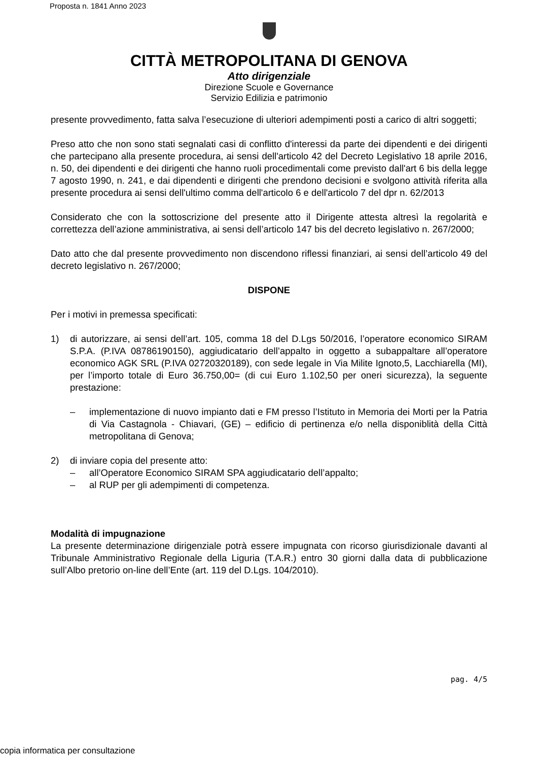Proposta n. 1841 Anno 2023
CITTÀ METROPOLITANA DI GENOVA
Atto dirigenziale
Direzione Scuole e Governance
Servizio Edilizia e patrimonio
presente provvedimento, fatta salva l’esecuzione di ulteriori adempimenti posti a carico di altri soggetti;
Preso atto che non sono stati segnalati casi di conflitto d'interessi da parte dei dipendenti e dei dirigenti che partecipano alla presente procedura, ai sensi dell'articolo 42 del Decreto Legislativo 18 aprile 2016, n. 50, dei dipendenti e dei dirigenti che hanno ruoli procedimentali come previsto dall'art 6 bis della legge 7 agosto 1990, n. 241, e dai dipendenti e dirigenti che prendono decisioni e svolgono attività riferita alla presente procedura ai sensi dell'ultimo comma dell'articolo 6 e dell'articolo 7 del dpr n. 62/2013
Considerato che con la sottoscrizione del presente atto il Dirigente attesta altresì la regolarità e correttezza dell’azione amministrativa, ai sensi dell’articolo 147 bis del decreto legislativo n. 267/2000;
Dato atto che dal presente provvedimento non discendono riflessi finanziari, ai sensi dell’articolo 49 del decreto legislativo n. 267/2000;
DISPONE
Per i motivi in premessa specificati:
1) di autorizzare, ai sensi dell’art. 105, comma 18 del D.Lgs 50/2016, l’operatore economico SIRAM S.P.A. (P.IVA 08786190150), aggiudicatario dell’appalto in oggetto a subappaltare all’operatore economico AGK SRL (P.IVA 02720320189), con sede legale in Via Milite Ignoto,5, Lacchiarella (MI), per l’importo totale di Euro 36.750,00= (di cui Euro 1.102,50 per oneri sicurezza), la seguente prestazione:
– implementazione di nuovo impianto dati e FM presso l’Istituto in Memoria dei Morti per la Patria di Via Castagnola - Chiavari, (GE) – edificio di pertinenza e/o nella disponiblità della Città metropolitana di Genova;
2) di inviare copia del presente atto:
– all’Operatore Economico SIRAM SPA aggiudicatario dell’appalto;
– al RUP per gli adempimenti di competenza.
Modalità di impugnazione
La presente determinazione dirigenziale potrà essere impugnata con ricorso giurisdizionale davanti al Tribunale Amministrativo Regionale della Liguria (T.A.R.) entro 30 giorni dalla data di pubblicazione sull’Albo pretorio on-line dell’Ente (art. 119 del D.Lgs. 104/2010).
pag. 4/5
copia informatica per consultazione